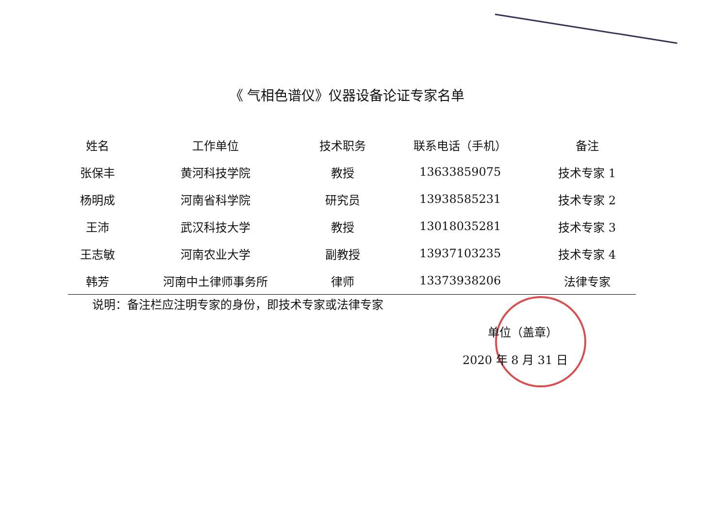《 气相色谱仪》仪器设备论证专家名单
| 姓名 | 工作单位 | 技术职务 | 联系电话（手机） | 备注 |
| --- | --- | --- | --- | --- |
| 张保丰 | 黄河科技学院 | 教授 | 13633859075 | 技术专家 1 |
| 杨明成 | 河南省科学院 | 研究员 | 13938585231 | 技术专家 2 |
| 王沛 | 武汉科技大学 | 教授 | 13018035281 | 技术专家 3 |
| 王志敏 | 河南农业大学 | 副教授 | 13937103235 | 技术专家 4 |
| 韩芳 | 河南中土律师事务所 | 律师 | 13373938206 | 法律专家 |
说明：备注栏应注明专家的身份，即技术专家或法律专家
单位（盖章）
2020 年 8 月 31 日